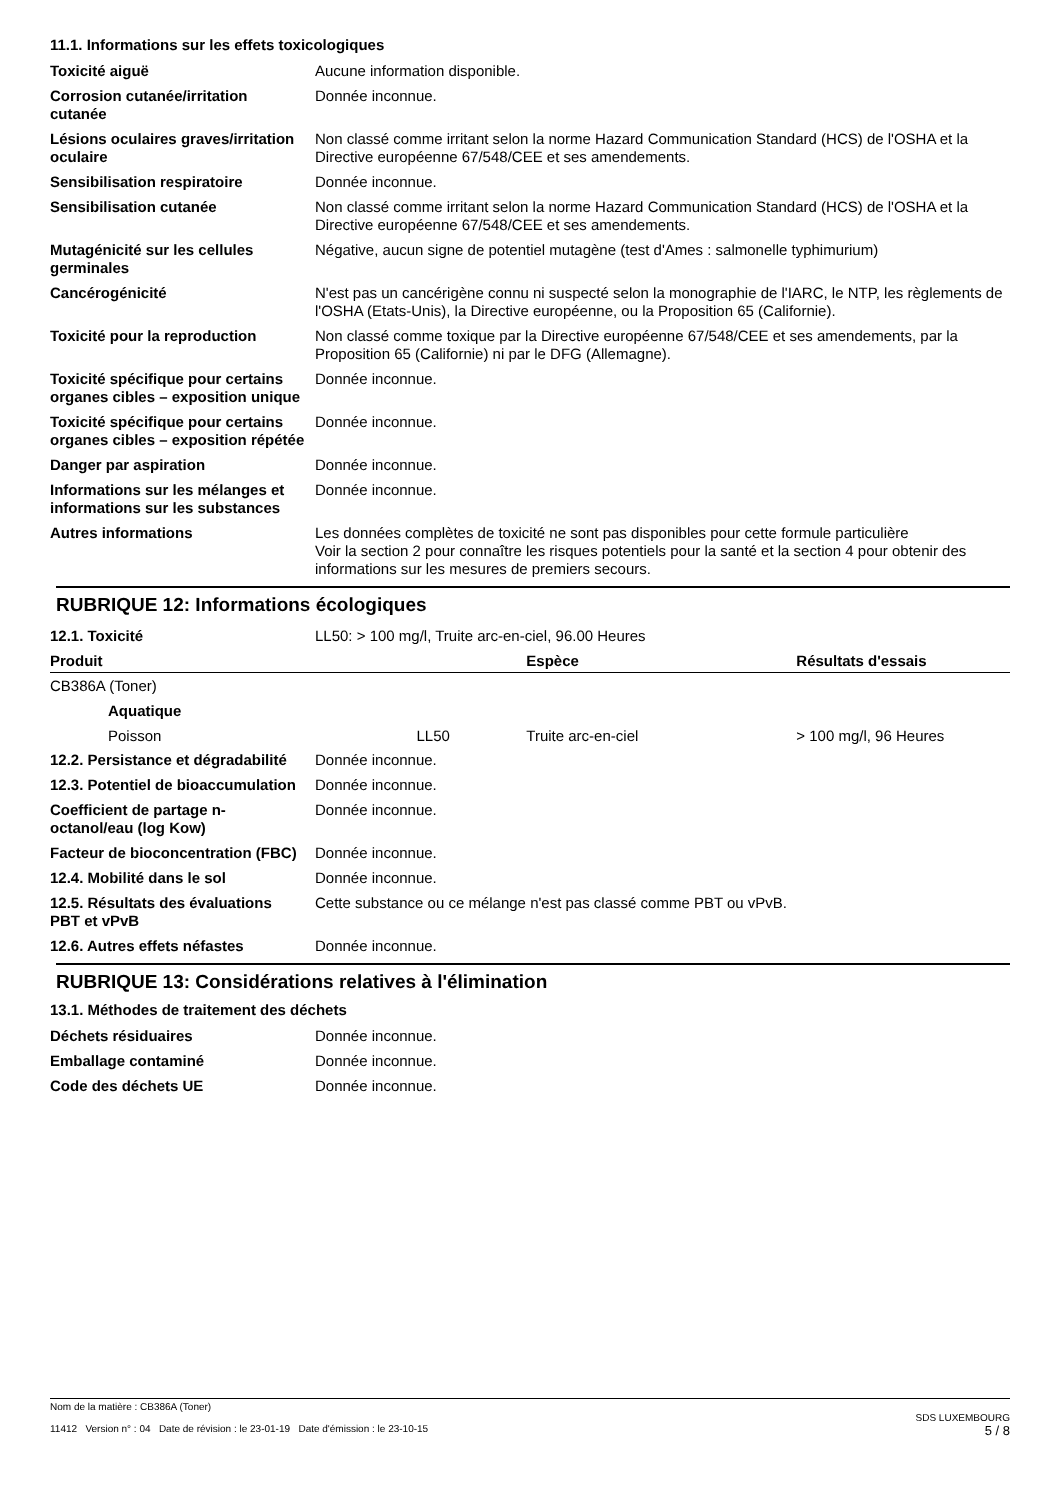11.1. Informations sur les effets toxicologiques
| Toxicité aiguë | Aucune information disponible. |
| Corrosion cutanée/irritation cutanée | Donnée inconnue. |
| Lésions oculaires graves/irritation oculaire | Non classé comme irritant selon la norme Hazard Communication Standard (HCS) de l'OSHA et la Directive européenne 67/548/CEE et ses amendements. |
| Sensibilisation respiratoire | Donnée inconnue. |
| Sensibilisation cutanée | Non classé comme irritant selon la norme Hazard Communication Standard (HCS) de l'OSHA et la Directive européenne 67/548/CEE et ses amendements. |
| Mutagénicité sur les cellules germinales | Négative, aucun signe de potentiel mutagène (test d'Ames : salmonelle typhimurium) |
| Cancérogénicité | N'est pas un cancérigène connu ni suspecté selon la monographie de l'IARC, le NTP, les règlements de l'OSHA (Etats-Unis), la Directive européenne, ou la Proposition 65 (Californie). |
| Toxicité pour la reproduction | Non classé comme toxique par la Directive européenne 67/548/CEE et ses amendements, par la Proposition 65 (Californie) ni par le DFG (Allemagne). |
| Toxicité spécifique pour certains organes cibles – exposition unique | Donnée inconnue. |
| Toxicité spécifique pour certains organes cibles – exposition répétée | Donnée inconnue. |
| Danger par aspiration | Donnée inconnue. |
| Informations sur les mélanges et informations sur les substances | Donnée inconnue. |
| Autres informations | Les données complètes de toxicité ne sont pas disponibles pour cette formule particulière Voir la section 2 pour connaître les risques potentiels pour la santé et la section 4 pour obtenir des informations sur les mesures de premiers secours. |
RUBRIQUE 12: Informations écologiques
| 12.1. Toxicité | LL50: > 100 mg/l, Truite arc-en-ciel, 96.00 Heures |
| Produit | | Espèce | Résultats d'essais |
| --- | --- | --- | --- |
| CB386A (Toner) | | | |
| Aquatique | | | |
| Poisson | LL50 | Truite arc-en-ciel | > 100 mg/l, 96 Heures |
| 12.2. Persistance et dégradabilité | Donnée inconnue. |
| 12.3. Potentiel de bioaccumulation | Donnée inconnue. |
| Coefficient de partage n-octanol/eau (log Kow) | Donnée inconnue. |
| Facteur de bioconcentration (FBC) | Donnée inconnue. |
| 12.4. Mobilité dans le sol | Donnée inconnue. |
| 12.5. Résultats des évaluations PBT et vPvB | Cette substance ou ce mélange n'est pas classé comme PBT ou vPvB. |
| 12.6. Autres effets néfastes | Donnée inconnue. |
RUBRIQUE 13: Considérations relatives à l'élimination
13.1. Méthodes de traitement des déchets
| Déchets résiduaires | Donnée inconnue. |
| Emballage contaminé | Donnée inconnue. |
| Code des déchets UE | Donnée inconnue. |
Nom de la matière : CB386A (Toner)
11412 Version n° : 04 Date de révision : le 23-01-19 Date d'émission : le 23-10-15
SDS LUXEMBOURG
5 / 8